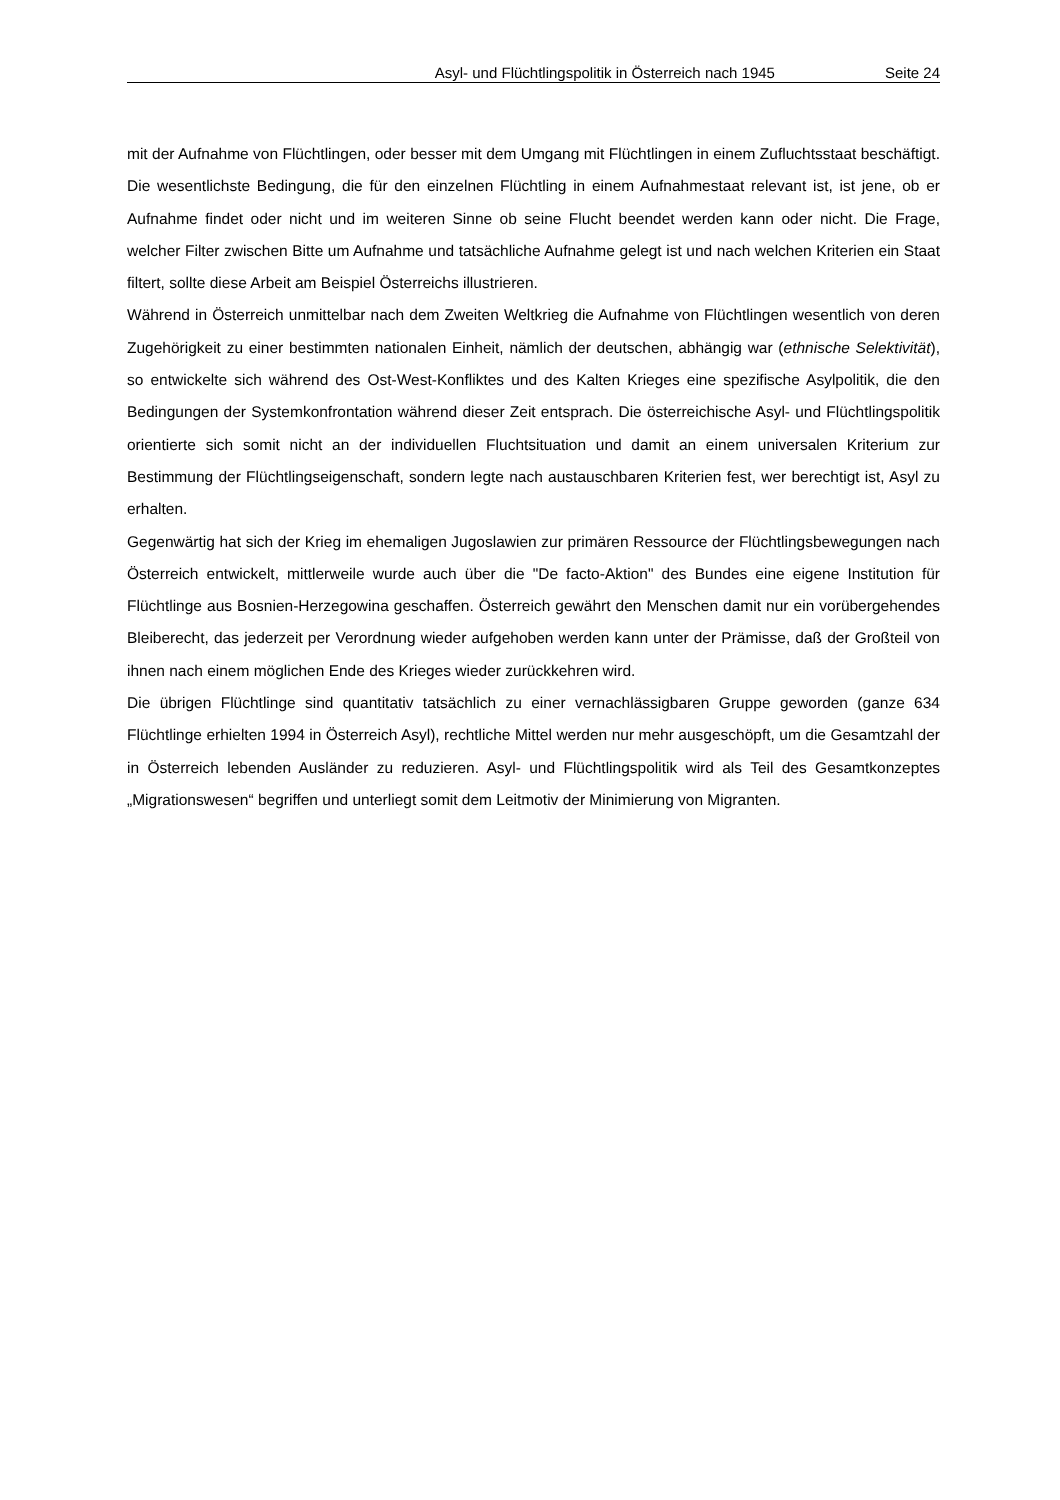Asyl- und Flüchtlingspolitik in Österreich nach 1945 Seite 24
mit der Aufnahme von Flüchtlingen, oder besser mit dem Umgang mit Flüchtlingen in einem Zufluchtsstaat beschäftigt. Die wesentlichste Bedingung, die für den einzelnen Flüchtling in einem Aufnahmestaat relevant ist, ist jene, ob er Aufnahme findet oder nicht und im weiteren Sinne ob seine Flucht beendet werden kann oder nicht. Die Frage, welcher Filter zwischen Bitte um Aufnahme und tatsächliche Aufnahme gelegt ist und nach welchen Kriterien ein Staat filtert, sollte diese Arbeit am Beispiel Österreichs illustrieren.
Während in Österreich unmittelbar nach dem Zweiten Weltkrieg die Aufnahme von Flüchtlingen wesentlich von deren Zugehörigkeit zu einer bestimmten nationalen Einheit, nämlich der deutschen, abhängig war (ethnische Selektivität), so entwickelte sich während des Ost-West-Konfliktes und des Kalten Krieges eine spezifische Asylpolitik, die den Bedingungen der Systemkonfrontation während dieser Zeit entsprach. Die österreichische Asyl- und Flüchtlingspolitik orientierte sich somit nicht an der individuellen Fluchtsituation und damit an einem universalen Kriterium zur Bestimmung der Flüchtlingseigenschaft, sondern legte nach austauschbaren Kriterien fest, wer berechtigt ist, Asyl zu erhalten.
Gegenwärtig hat sich der Krieg im ehemaligen Jugoslawien zur primären Ressource der Flüchtlingsbewegungen nach Österreich entwickelt, mittlerweile wurde auch über die "De facto-Aktion" des Bundes eine eigene Institution für Flüchtlinge aus Bosnien-Herzegowina geschaffen. Österreich gewährt den Menschen damit nur ein vorübergehendes Bleiberecht, das jederzeit per Verordnung wieder aufgehoben werden kann unter der Prämisse, daß der Großteil von ihnen nach einem möglichen Ende des Krieges wieder zurückkehren wird.
Die übrigen Flüchtlinge sind quantitativ tatsächlich zu einer vernachlässigbaren Gruppe geworden (ganze 634 Flüchtlinge erhielten 1994 in Österreich Asyl), rechtliche Mittel werden nur mehr ausgeschöpft, um die Gesamtzahl der in Österreich lebenden Ausländer zu reduzieren. Asyl- und Flüchtlingspolitik wird als Teil des Gesamtkonzeptes „Migrationswesen“ begriffen und unterliegt somit dem Leitmotiv der Minimierung von Migranten.